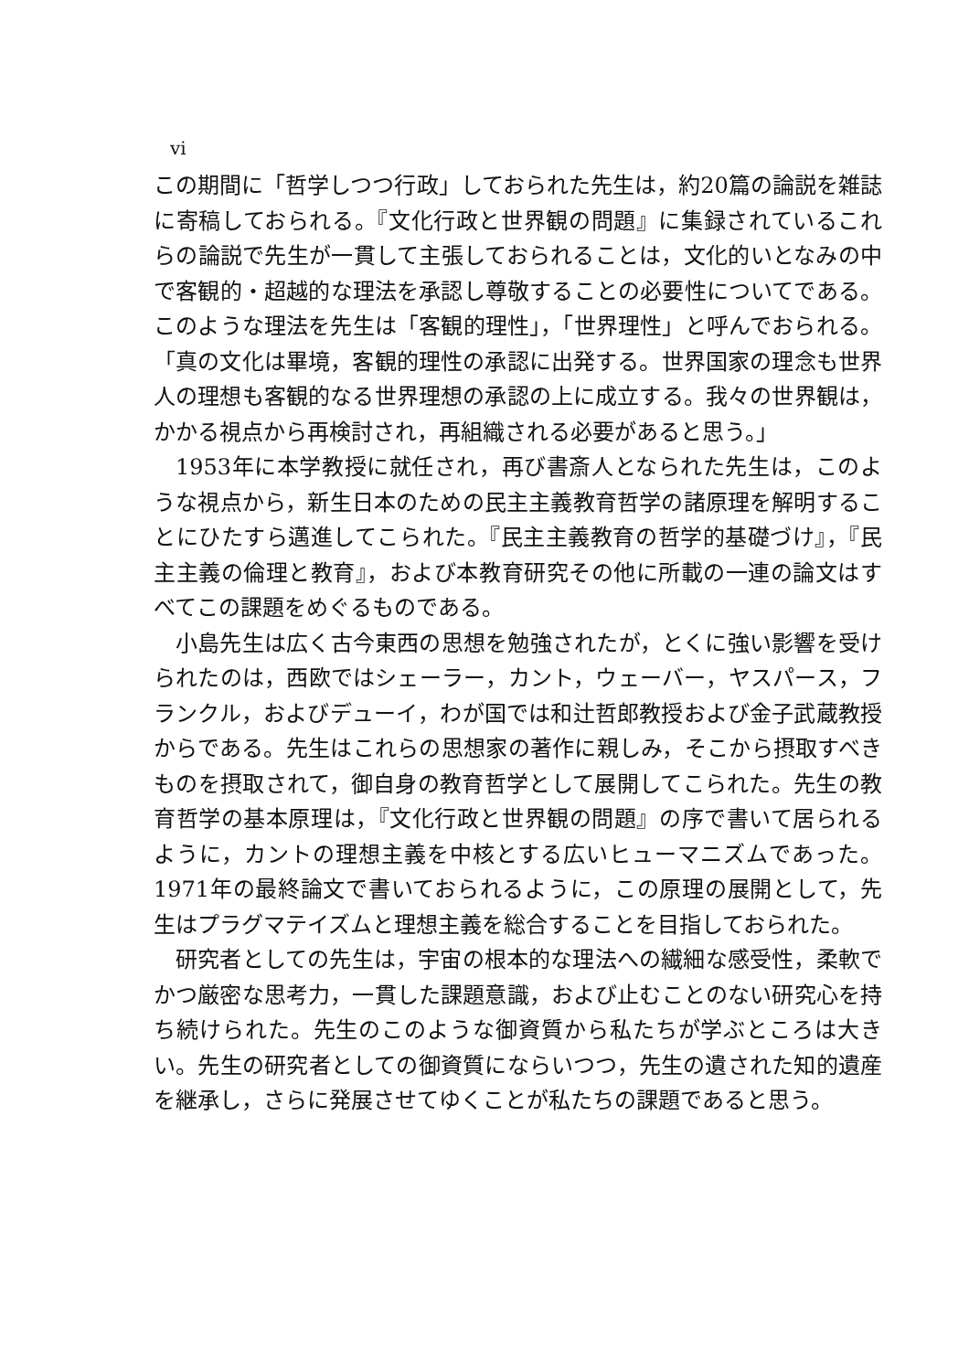vi
この期間に「哲学しつつ行政」しておられた先生は，約20篇の論説を雑誌に寄稿しておられる。『文化行政と世界観の問題』に集録されているこれらの論説で先生が一貫して主張しておられることは，文化的いとなみの中で客観的・超越的な理法を承認し尊敬することの必要性についてである。このような理法を先生は「客観的理性」，「世界理性」と呼んでおられる。「真の文化は畢境，客観的理性の承認に出発する。世界国家の理念も世界人の理想も客観的なる世界理想の承認の上に成立する。我々の世界観は，かかる視点から再検討され，再組織される必要があると思う。」
1953年に本学教授に就任され，再び書斎人となられた先生は，このような視点から，新生日本のための民主主義教育哲学の諸原理を解明することにひたすら邁進してこられた。『民主主義教育の哲学的基礎づけ』，『民主主義の倫理と教育』，および本教育研究その他に所載の一連の論文はすべてこの課題をめぐるものである。
小島先生は広く古今東西の思想を勉強されたが，とくに強い影響を受けられたのは，西欧ではシェーラー，カント，ウェーバー，ヤスパース，フランクル，およびデューイ，わが国では和辻哲郎教授および金子武蔵教授からである。先生はこれらの思想家の著作に親しみ，そこから摂取すべきものを摂取されて，御自身の教育哲学として展開してこられた。先生の教育哲学の基本原理は，『文化行政と世界観の問題』の序で書いて居られるように，カントの理想主義を中核とする広いヒューマニズムであった。1971年の最終論文で書いておられるように，この原理の展開として，先生はプラグマテイズムと理想主義を総合することを目指しておられた。
研究者としての先生は，宇宙の根本的な理法への繊細な感受性，柔軟でかつ厳密な思考力，一貫した課題意識，および止むことのない研究心を持ち続けられた。先生のこのような御資質から私たちが学ぶところは大きい。先生の研究者としての御資質にならいつつ，先生の遺された知的遺産を継承し，さらに発展させてゆくことが私たちの課題であると思う。